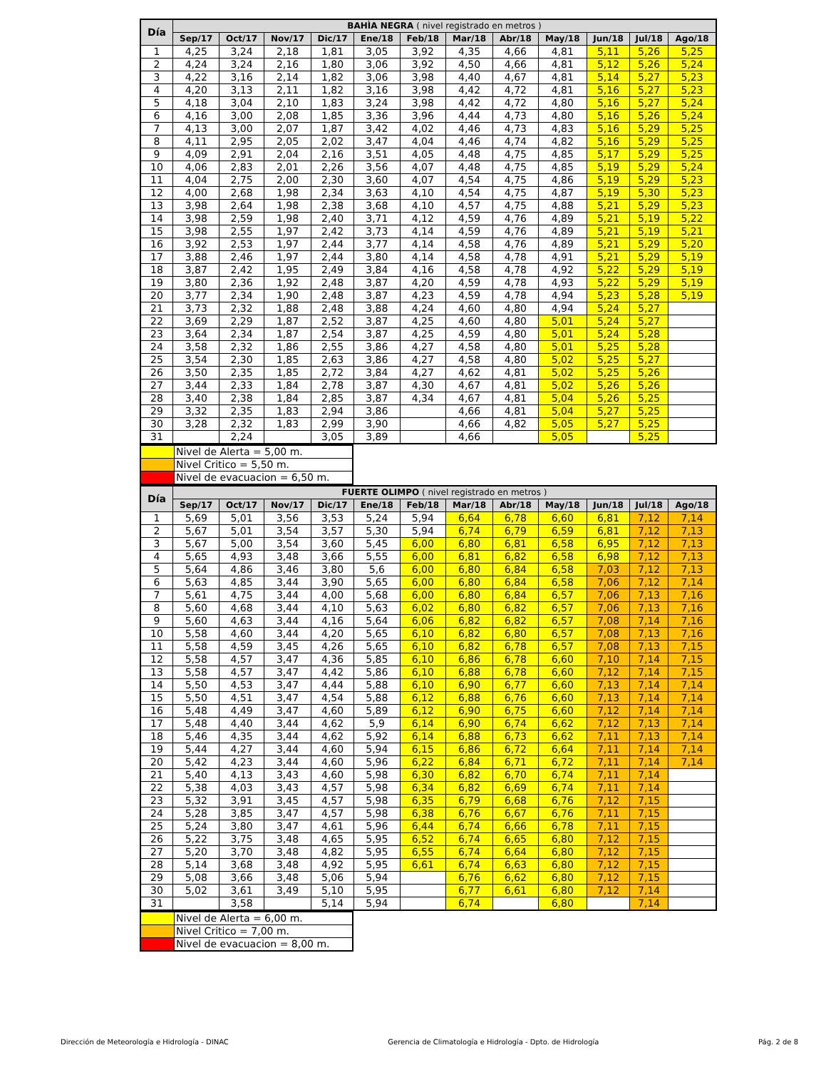| Día | BAHÌA NEGRA ( nivel registrado en metros ) | | | | | | | | | | | |
| --- | --- | --- | --- | --- | --- | --- | --- | --- | --- | --- | --- | --- |
| | Sep/17 | Oct/17 | Nov/17 | Dic/17 | Ene/18 | Feb/18 | Mar/18 | Abr/18 | May/18 | Jun/18 | Jul/18 | Ago/18 |
| 1 | 4,25 | 3,24 | 2,18 | 1,81 | 3,05 | 3,92 | 4,35 | 4,66 | 4,81 | 5,11 | 5,26 | 5,25 |
| 2 | 4,24 | 3,24 | 2,16 | 1,80 | 3,06 | 3,92 | 4,50 | 4,66 | 4,81 | 5,12 | 5,26 | 5,24 |
| 3 | 4,22 | 3,16 | 2,14 | 1,82 | 3,06 | 3,98 | 4,40 | 4,67 | 4,81 | 5,14 | 5,27 | 5,23 |
| 4 | 4,20 | 3,13 | 2,11 | 1,82 | 3,16 | 3,98 | 4,42 | 4,72 | 4,81 | 5,16 | 5,27 | 5,23 |
| 5 | 4,18 | 3,04 | 2,10 | 1,83 | 3,24 | 3,98 | 4,42 | 4,72 | 4,80 | 5,16 | 5,27 | 5,24 |
| 6 | 4,16 | 3,00 | 2,08 | 1,85 | 3,36 | 3,96 | 4,44 | 4,73 | 4,80 | 5,16 | 5,26 | 5,24 |
| 7 | 4,13 | 3,00 | 2,07 | 1,87 | 3,42 | 4,02 | 4,46 | 4,73 | 4,83 | 5,16 | 5,29 | 5,25 |
| 8 | 4,11 | 2,95 | 2,05 | 2,02 | 3,47 | 4,04 | 4,46 | 4,74 | 4,82 | 5,16 | 5,29 | 5,25 |
| 9 | 4,09 | 2,91 | 2,04 | 2,16 | 3,51 | 4,05 | 4,48 | 4,75 | 4,85 | 5,17 | 5,29 | 5,25 |
| 10 | 4,06 | 2,83 | 2,01 | 2,26 | 3,56 | 4,07 | 4,48 | 4,75 | 4,85 | 5,19 | 5,29 | 5,24 |
| 11 | 4,04 | 2,75 | 2,00 | 2,30 | 3,60 | 4,07 | 4,54 | 4,75 | 4,86 | 5,19 | 5,29 | 5,23 |
| 12 | 4,00 | 2,68 | 1,98 | 2,34 | 3,63 | 4,10 | 4,54 | 4,75 | 4,87 | 5,19 | 5,30 | 5,23 |
| 13 | 3,98 | 2,64 | 1,98 | 2,38 | 3,68 | 4,10 | 4,57 | 4,75 | 4,88 | 5,21 | 5,29 | 5,23 |
| 14 | 3,98 | 2,59 | 1,98 | 2,40 | 3,71 | 4,12 | 4,59 | 4,76 | 4,89 | 5,21 | 5,19 | 5,22 |
| 15 | 3,98 | 2,55 | 1,97 | 2,42 | 3,73 | 4,14 | 4,59 | 4,76 | 4,89 | 5,21 | 5,19 | 5,21 |
| 16 | 3,92 | 2,53 | 1,97 | 2,44 | 3,77 | 4,14 | 4,58 | 4,76 | 4,89 | 5,21 | 5,29 | 5,20 |
| 17 | 3,88 | 2,46 | 1,97 | 2,44 | 3,80 | 4,14 | 4,58 | 4,78 | 4,91 | 5,21 | 5,29 | 5,19 |
| 18 | 3,87 | 2,42 | 1,95 | 2,49 | 3,84 | 4,16 | 4,58 | 4,78 | 4,92 | 5,22 | 5,29 | 5,19 |
| 19 | 3,80 | 2,36 | 1,92 | 2,48 | 3,87 | 4,20 | 4,59 | 4,78 | 4,93 | 5,22 | 5,29 | 5,19 |
| 20 | 3,77 | 2,34 | 1,90 | 2,48 | 3,87 | 4,23 | 4,59 | 4,78 | 4,94 | 5,23 | 5,28 | 5,19 |
| 21 | 3,73 | 2,32 | 1,88 | 2,48 | 3,88 | 4,24 | 4,60 | 4,80 | 4,94 | 5,24 | 5,27 | |
| 22 | 3,69 | 2,29 | 1,87 | 2,52 | 3,87 | 4,25 | 4,60 | 4,80 | 5,01 | 5,24 | 5,27 | |
| 23 | 3,64 | 2,34 | 1,87 | 2,54 | 3,87 | 4,25 | 4,59 | 4,80 | 5,01 | 5,24 | 5,28 | |
| 24 | 3,58 | 2,32 | 1,86 | 2,55 | 3,86 | 4,27 | 4,58 | 4,80 | 5,01 | 5,25 | 5,28 | |
| 25 | 3,54 | 2,30 | 1,85 | 2,63 | 3,86 | 4,27 | 4,58 | 4,80 | 5,02 | 5,25 | 5,27 | |
| 26 | 3,50 | 2,35 | 1,85 | 2,72 | 3,84 | 4,27 | 4,62 | 4,81 | 5,02 | 5,25 | 5,26 | |
| 27 | 3,44 | 2,33 | 1,84 | 2,78 | 3,87 | 4,30 | 4,67 | 4,81 | 5,02 | 5,26 | 5,26 | |
| 28 | 3,40 | 2,38 | 1,84 | 2,85 | 3,87 | 4,34 | 4,67 | 4,81 | 5,04 | 5,26 | 5,25 | |
| 29 | 3,32 | 2,35 | 1,83 | 2,94 | 3,86 | | 4,66 | 4,81 | 5,04 | 5,27 | 5,25 | |
| 30 | 3,28 | 2,32 | 1,83 | 2,99 | 3,90 | | 4,66 | 4,82 | 5,05 | 5,27 | 5,25 | |
| 31 | | 2,24 | | 3,05 | 3,89 | | 4,66 | | 5,05 | | 5,25 | |
| | Nivel de Alerta = 5,00 m. |
| | Nivel Critico = 5,50 m. |
| | Nivel de evacuacion = 6,50 m. |
| Día | FUERTE OLIMPO ( nivel registrado en metros ) | | | | | | | | | | | |
| --- | --- | --- | --- | --- | --- | --- | --- | --- | --- | --- | --- | --- |
| | Sep/17 | Oct/17 | Nov/17 | Dic/17 | Ene/18 | Feb/18 | Mar/18 | Abr/18 | May/18 | Jun/18 | Jul/18 | Ago/18 |
| 1 | 5,69 | 5,01 | 3,56 | 3,53 | 5,24 | 5,94 | 6,64 | 6,78 | 6,60 | 6,81 | 7,12 | 7,14 |
| 2 | 5,67 | 5,01 | 3,54 | 3,57 | 5,30 | 5,94 | 6,74 | 6,79 | 6,59 | 6,81 | 7,12 | 7,13 |
| 3 | 5,67 | 5,00 | 3,54 | 3,60 | 5,45 | 6,00 | 6,80 | 6,81 | 6,58 | 6,95 | 7,12 | 7,13 |
| 4 | 5,65 | 4,93 | 3,48 | 3,66 | 5,55 | 6,00 | 6,81 | 6,82 | 6,58 | 6,98 | 7,12 | 7,13 |
| 5 | 5,64 | 4,86 | 3,46 | 3,80 | 5,6 | 6,00 | 6,80 | 6,84 | 6,58 | 7,03 | 7,12 | 7,13 |
| 6 | 5,63 | 4,85 | 3,44 | 3,90 | 5,65 | 6,00 | 6,80 | 6,84 | 6,58 | 7,06 | 7,12 | 7,14 |
| 7 | 5,61 | 4,75 | 3,44 | 4,00 | 5,68 | 6,00 | 6,80 | 6,84 | 6,57 | 7,06 | 7,13 | 7,16 |
| 8 | 5,60 | 4,68 | 3,44 | 4,10 | 5,63 | 6,02 | 6,80 | 6,82 | 6,57 | 7,06 | 7,13 | 7,16 |
| 9 | 5,60 | 4,63 | 3,44 | 4,16 | 5,64 | 6,06 | 6,82 | 6,82 | 6,57 | 7,08 | 7,14 | 7,16 |
| 10 | 5,58 | 4,60 | 3,44 | 4,20 | 5,65 | 6,10 | 6,82 | 6,80 | 6,57 | 7,08 | 7,13 | 7,16 |
| 11 | 5,58 | 4,59 | 3,45 | 4,26 | 5,65 | 6,10 | 6,82 | 6,78 | 6,57 | 7,08 | 7,13 | 7,15 |
| 12 | 5,58 | 4,57 | 3,47 | 4,36 | 5,85 | 6,10 | 6,86 | 6,78 | 6,60 | 7,10 | 7,14 | 7,15 |
| 13 | 5,58 | 4,57 | 3,47 | 4,42 | 5,86 | 6,10 | 6,88 | 6,78 | 6,60 | 7,12 | 7,14 | 7,15 |
| 14 | 5,50 | 4,53 | 3,47 | 4,44 | 5,88 | 6,10 | 6,90 | 6,77 | 6,60 | 7,13 | 7,14 | 7,14 |
| 15 | 5,50 | 4,51 | 3,47 | 4,54 | 5,88 | 6,12 | 6,88 | 6,76 | 6,60 | 7,13 | 7,14 | 7,14 |
| 16 | 5,48 | 4,49 | 3,47 | 4,60 | 5,89 | 6,12 | 6,90 | 6,75 | 6,60 | 7,12 | 7,14 | 7,14 |
| 17 | 5,48 | 4,40 | 3,44 | 4,62 | 5,9 | 6,14 | 6,90 | 6,74 | 6,62 | 7,12 | 7,13 | 7,14 |
| 18 | 5,46 | 4,35 | 3,44 | 4,62 | 5,92 | 6,14 | 6,88 | 6,73 | 6,62 | 7,11 | 7,13 | 7,14 |
| 19 | 5,44 | 4,27 | 3,44 | 4,60 | 5,94 | 6,15 | 6,86 | 6,72 | 6,64 | 7,11 | 7,14 | 7,14 |
| 20 | 5,42 | 4,23 | 3,44 | 4,60 | 5,96 | 6,22 | 6,84 | 6,71 | 6,72 | 7,11 | 7,14 | 7,14 |
| 21 | 5,40 | 4,13 | 3,43 | 4,60 | 5,98 | 6,30 | 6,82 | 6,70 | 6,74 | 7,11 | 7,14 | |
| 22 | 5,38 | 4,03 | 3,43 | 4,57 | 5,98 | 6,34 | 6,82 | 6,69 | 6,74 | 7,11 | 7,14 | |
| 23 | 5,32 | 3,91 | 3,45 | 4,57 | 5,98 | 6,35 | 6,79 | 6,68 | 6,76 | 7,12 | 7,15 | |
| 24 | 5,28 | 3,85 | 3,47 | 4,57 | 5,98 | 6,38 | 6,76 | 6,67 | 6,76 | 7,11 | 7,15 | |
| 25 | 5,24 | 3,80 | 3,47 | 4,61 | 5,96 | 6,44 | 6,74 | 6,66 | 6,78 | 7,11 | 7,15 | |
| 26 | 5,22 | 3,75 | 3,48 | 4,65 | 5,95 | 6,52 | 6,74 | 6,65 | 6,80 | 7,12 | 7,15 | |
| 27 | 5,20 | 3,70 | 3,48 | 4,82 | 5,95 | 6,55 | 6,74 | 6,64 | 6,80 | 7,12 | 7,15 | |
| 28 | 5,14 | 3,68 | 3,48 | 4,92 | 5,95 | 6,61 | 6,74 | 6,63 | 6,80 | 7,12 | 7,15 | |
| 29 | 5,08 | 3,66 | 3,48 | 5,06 | 5,94 | | 6,76 | 6,62 | 6,80 | 7,12 | 7,15 | |
| 30 | 5,02 | 3,61 | 3,49 | 5,10 | 5,95 | | 6,77 | 6,61 | 6,80 | 7,12 | 7,14 | |
| 31 | | 3,58 | | 5,14 | 5,94 | | 6,74 | | 6,80 | | 7,14 | |
| | Nivel de Alerta = 6,00 m. |
| | Nivel Critico = 7,00 m. |
| | Nivel de evacuacion = 8,00 m. |
Dirección de Meteorología e Hidrología - DINAC Gerencia de Climatología e Hidrología - Dpto. de Hidrología Pág. 2 de 8